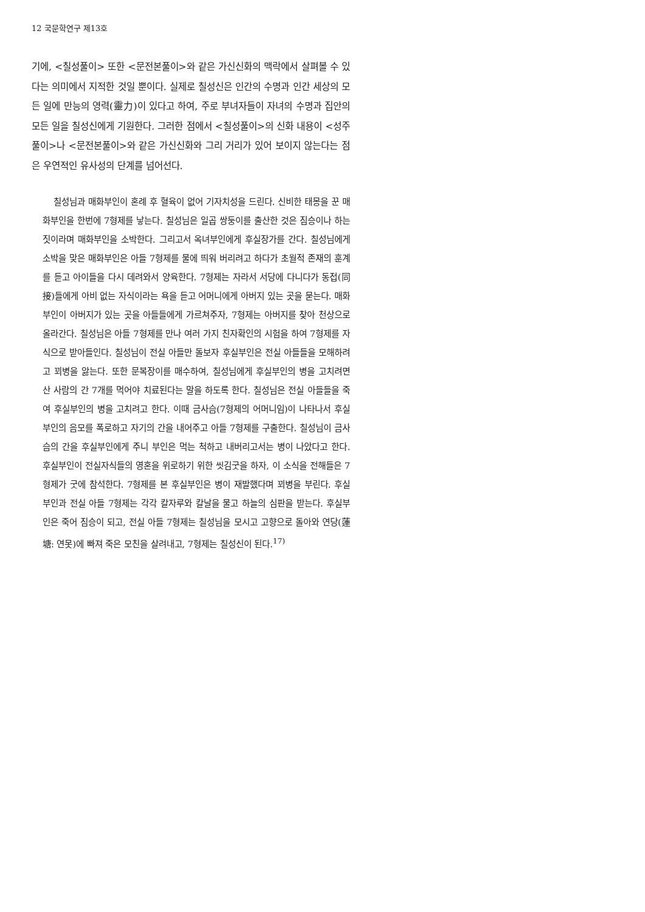12 국문학연구 제13호
기에, <칠성풀이> 또한 <문전본풀이>와 같은 가신신화의 맥락에서 살펴볼 수 있다는 의미에서 지적한 것일 뿐이다. 실제로 칠성신은 인간의 수명과 인간 세상의 모든 일에 만능의 영력(靈力)이 있다고 하여, 주로 부녀자들이 자녀의 수명과 집안의 모든 일을 칠성신에게 기원한다. 그러한 점에서 <칠성풀이>의 신화 내용이 <성주풀이>나 <문전본풀이>와 같은 가신신화와 그리 거리가 있어 보이지 않는다는 점은 우연적인 유사성의 단계를 넘어선다.
칠성님과 매화부인이 혼례 후 혈육이 없어 기자치성을 드린다. 신비한 태몽을 꾼 매화부인을 한번에 7형제를 낳는다. 칠성님은 일곱 쌍둥이를 출산한 것은 짐승이나 하는 짓이라며 매화부인을 소박한다. 그리고서 옥녀부인에게 후실장가를 간다. 칠성님에게 소박을 맞은 매화부인은 아들 7형제를 물에 띄워 버리려고 하다가 초월적 존재의 훈계를 듣고 아이들을 다시 데려와서 양육한다. 7형제는 자라서 서당에 다니다가 동접(同接)들에게 아비 없는 자식이라는 욕을 듣고 어머니에게 아버지 있는 곳을 묻는다. 매화부인이 아버지가 있는 곳을 아들들에게 가르쳐주자, 7형제는 아버지를 찾아 천상으로 올라간다. 칠성님은 아들 7형제를 만나 여러 가지 친자확인의 시험을 하여 7형제를 자식으로 받아들인다. 칠성님이 전실 아들만 돌보자 후실부인은 전실 아들들을 모해하려고 꾀병을 앓는다. 또한 문복장이를 매수하여, 칠성님에게 후실부인의 병을 고치려면 산 사람의 간 7개를 먹어야 치료된다는 말을 하도록 한다. 칠성님은 전실 아들들을 죽여 후실부인의 병을 고치려고 한다. 이때 금사슴(7형제의 어머니임)이 나타나서 후실부인의 음모를 폭로하고 자기의 간을 내어주고 아들 7형제를 구출한다. 칠성님이 금사슴의 간을 후실부인에게 주니 부인은 먹는 척하고 내버리고서는 병이 나았다고 한다. 후실부인이 전실자식들의 영혼을 위로하기 위한 씻김굿을 하자, 이 소식을 전해들은 7형제가 굿에 참석한다. 7형제를 본 후실부인은 병이 재발했다며 꾀병을 부린다. 후실부인과 전실 아들 7형제는 각각 칼자루와 칼날을 물고 하늘의 심판을 받는다. 후실부인은 죽어 짐승이 되고, 전실 아들 7형제는 칠성님을 모시고 고향으로 돌아와 연당(蓮塘: 연못)에 빠져 죽은 모친을 살려내고, 7형제는 칠성신이 된다.<sup>17)</sup>